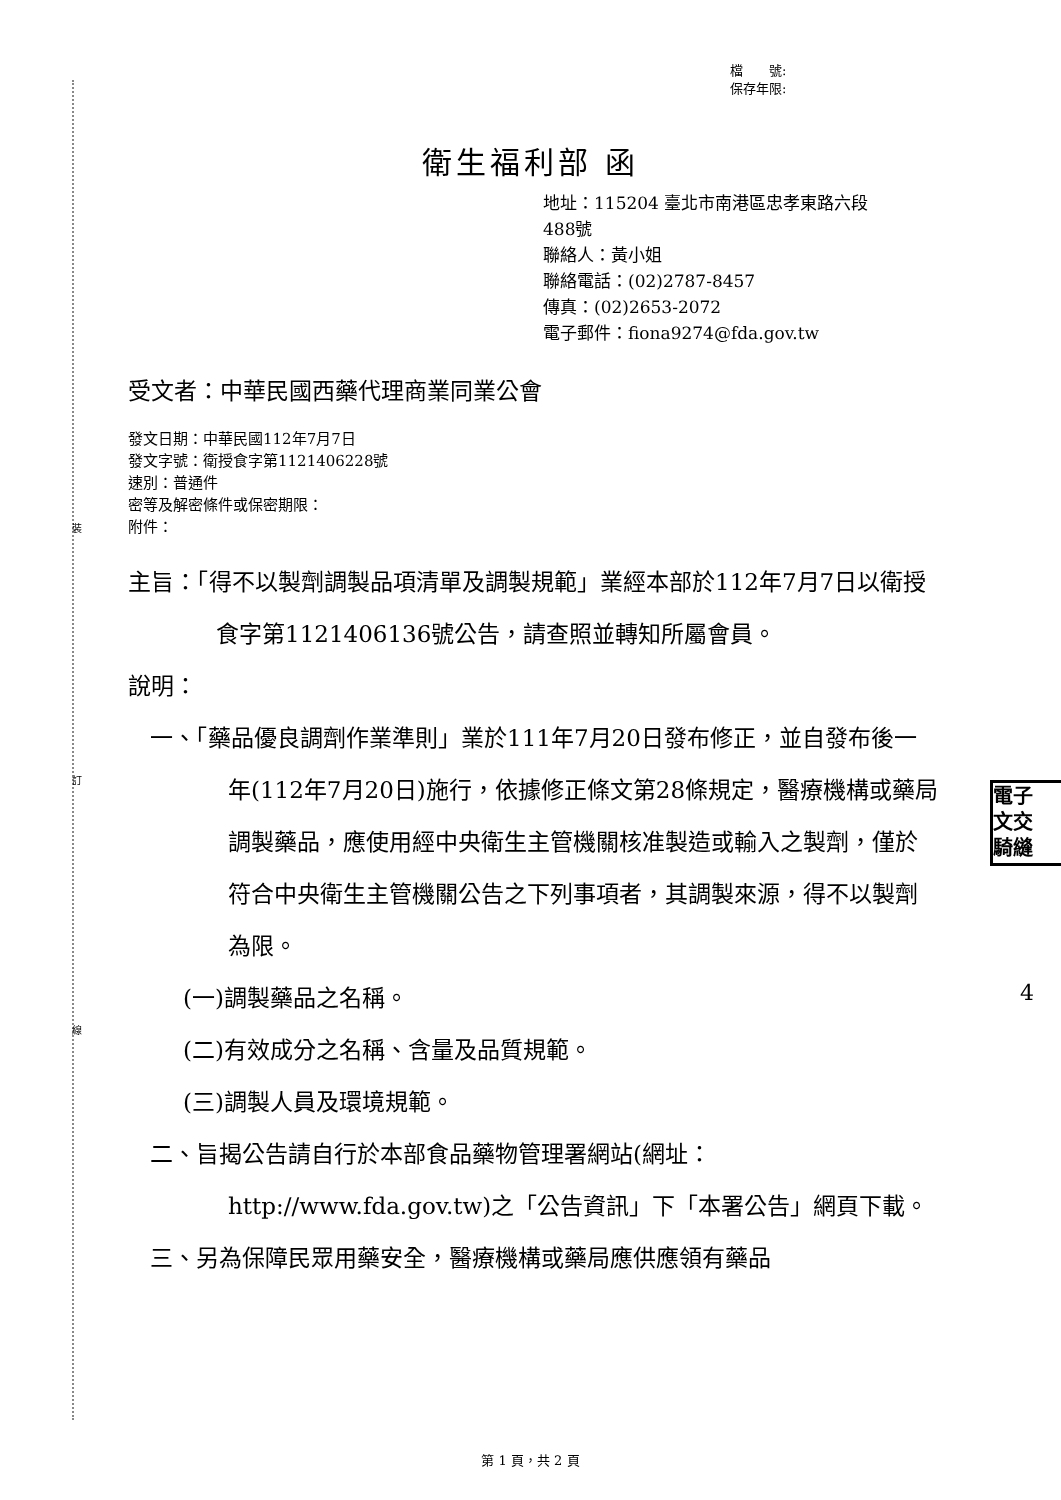裝
訂
線
檔　　號:
保存年限:
衛生福利部 函
地址：115204 臺北市南港區忠孝東路六段
488號
聯絡人：黃小姐
聯絡電話：(02)2787-8457
傳真：(02)2653-2072
電子郵件：fiona9274@fda.gov.tw
受文者：中華民國西藥代理商業同業公會
發文日期：中華民國112年7月7日
發文字號：衛授食字第1121406228號
速別：普通件
密等及解密條件或保密期限：
附件：
主旨：「得不以製劑調製品項清單及調製規範」業經本部於112年7月7日以衛授食字第1121406136號公告，請查照並轉知所屬會員。
說明：
一、「藥品優良調劑作業準則」業於111年7月20日發布修正，並自發布後一年(112年7月20日)施行，依據修正條文第28條規定，醫療機構或藥局調製藥品，應使用經中央衛生主管機關核准製造或輸入之製劑，僅於符合中央衛生主管機關公告之下列事項者，其調製來源，得不以製劑為限。
(一)調製藥品之名稱。
(二)有效成分之名稱、含量及品質規範。
(三)調製人員及環境規範。
二、旨揭公告請自行於本部食品藥物管理署網站(網址：http://www.fda.gov.tw)之「公告資訊」下「本署公告」網頁下載。
三、另為保障民眾用藥安全，醫療機構或藥局應供應領有藥品
電子
文交
騎縫
4
第 1 頁，共 2 頁